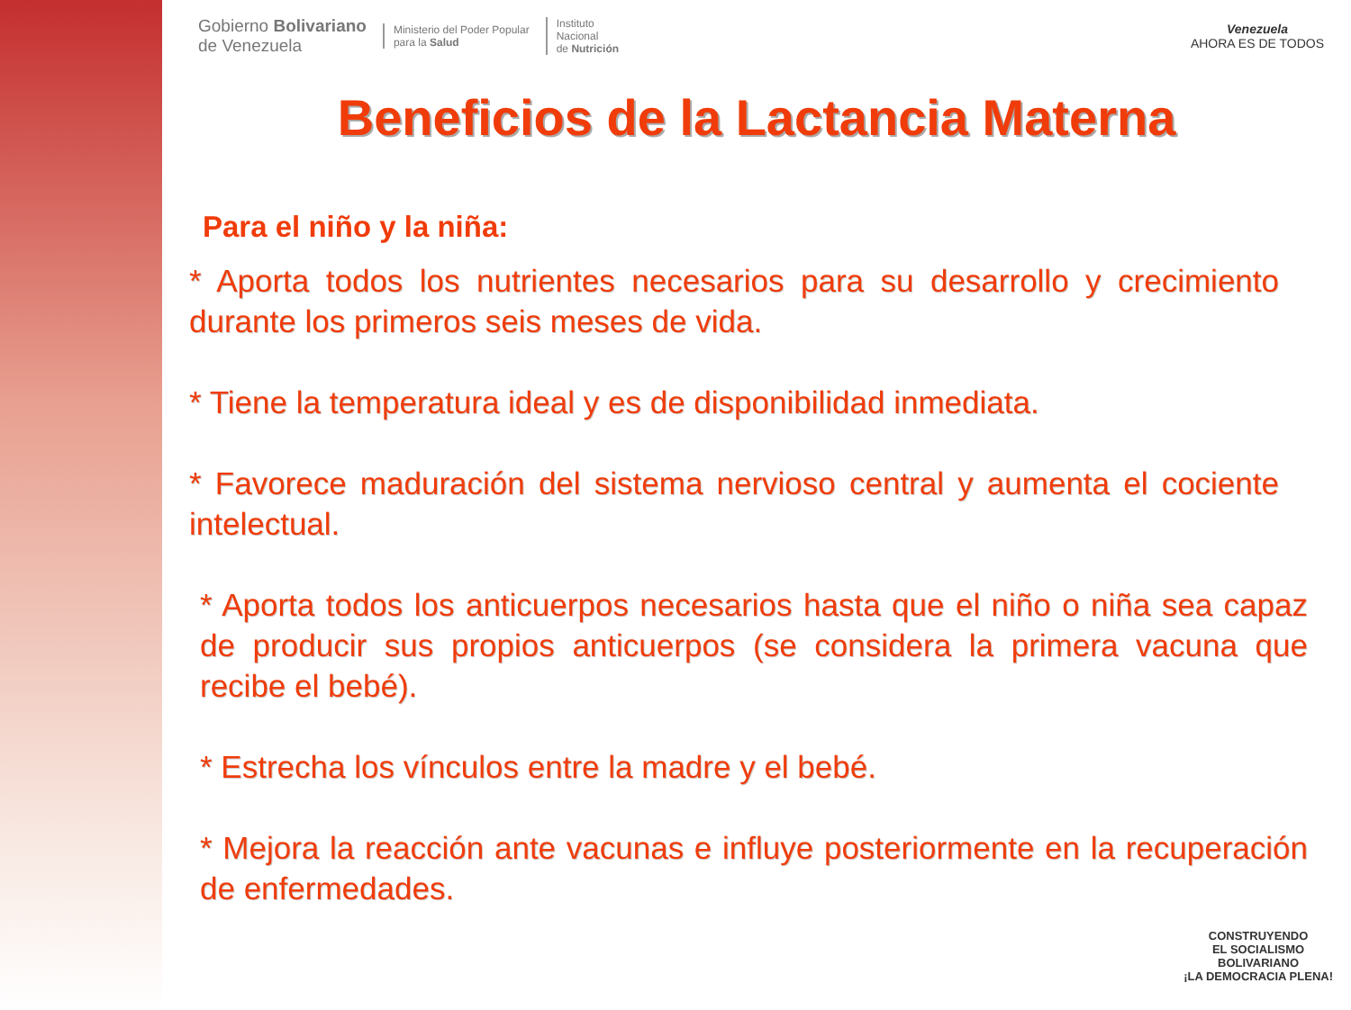Gobierno Bolivariano
de Venezuela
Ministerio del Poder Popular
para la Salud
Instituto
Nacional
de Nutrición
Venezuela
AHORA ES DE TODOS
Beneficios de la Lactancia Materna
Para el niño y la niña:
* Aporta todos los nutrientes necesarios para su desarrollo y crecimiento durante los primeros seis meses de vida.
* Tiene la temperatura ideal y es de disponibilidad inmediata.
* Favorece maduración del sistema nervioso central y aumenta el cociente intelectual.
* Aporta todos los anticuerpos necesarios hasta que el niño o niña sea capaz de producir sus propios anticuerpos (se considera la primera vacuna que recibe el bebé).
* Estrecha los vínculos entre la madre y el bebé.
* Mejora la reacción ante vacunas e influye posteriormente en la recuperación de enfermedades.
CONSTRUYENDO
EL SOCIALISMO
BOLIVARIANO
¡LA DEMOCRACIA PLENA!